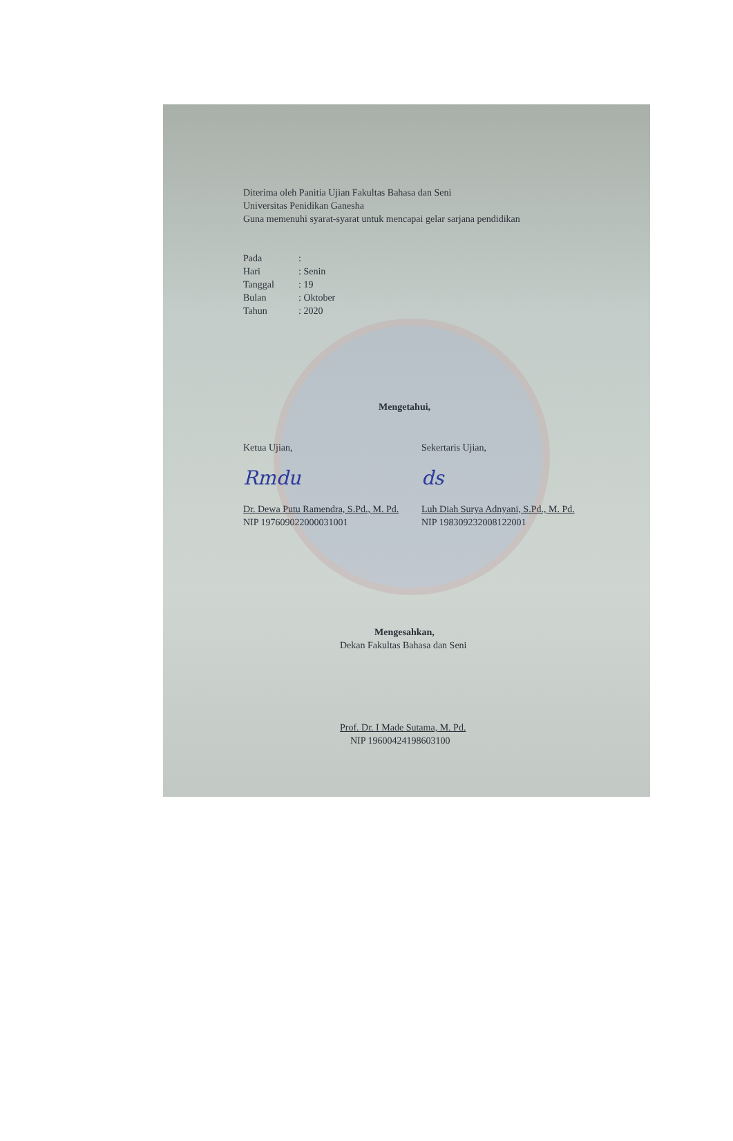Diterima oleh Panitia Ujian Fakultas Bahasa dan Seni
Universitas Penidikan Ganesha
Guna memenuhi syarat-syarat untuk mencapai gelar sarjana pendidikan
Pada:
Hari: Senin
Tanggal: 19
Bulan: Oktober
Tahun: 2020
Mengetahui,
Ketua Ujian,
Rmdu
Dr. Dewa Putu Ramendra, S.Pd., M. Pd.
NIP 197609022000031001
Sekertaris Ujian,
ds
Luh Diah Surya Adnyani, S.Pd., M. Pd.
NIP 198309232008122001
Mengesahkan,
Dekan Fakultas Bahasa dan Seni
Prof. Dr. I Made Sutama, M. Pd.
NIP 19600424198603100